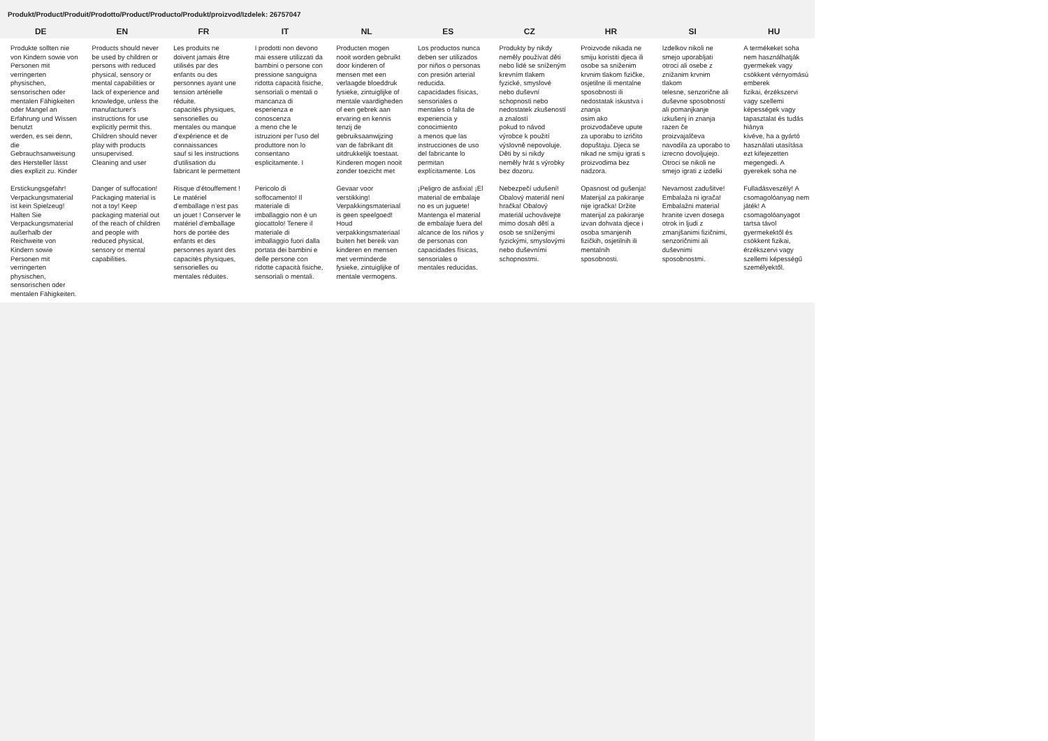Produkt/Product/Produit/Prodotto/Product/Producto/Produkt/proizvod/Izdelek: 26757047
| DE | EN | FR | IT | NL | ES | CZ | HR | SI | HU |
| --- | --- | --- | --- | --- | --- | --- | --- | --- | --- |
| Produkte sollten nie von Kindern sowie von Personen mit verringerten physischen, sensorischen oder mentalen Fähigkeiten oder Mangel an Erfahrung und Wissen benutzt werden, es sei denn, die Gebrauchsanweisung des Hersteller lässt dies explizit zu. Kinder | Products should never be used by children or persons with reduced physical, sensory or mental capabilities or lack of experience and knowledge, unless the manufacturer's instructions for use explicitly permit this. Children should never play with products unsupervised. Cleaning and user | Les produits ne doivent jamais être utilisés par des enfants ou des personnes ayant une tension artérielle réduite. capacités physiques, sensorielles ou mentales ou manque d’expérience et de connaissances sauf si les instructions d'utilisation du fabricant le permettent | I prodotti non devono mai essere utilizzati da bambini o persone con pressione sanguigna ridotta capacità fisiche, sensoriali o mentali o mancanza di esperienza e conoscenza a meno che le istruzioni per l'uso del produttore non lo consentano esplicitamente. I | Producten mogen nooit worden gebruikt door kinderen of mensen met een verlaagde bloeddruk fysieke, zintuiglijke of mentale vaardigheden of een gebrek aan ervaring en kennis tenzij de gebruiksaanwijzing van de fabrikant dit uitdrukkelijk toestaat. Kinderen mogen nooit zonder toezicht met | Los productos nunca deben ser utilizados por niños o personas con presión arterial reducida. capacidades físicas, sensoriales o mentales o falta de experiencia y conocimiento a menos que las instrucciones de uso del fabricante lo permitan explícitamente. Los | Produkty by nikdy neměly používat děti nebo lidé se sníženým krevním tlakem fyzické, smyslové nebo duševní schopnosti nebo nedostatek zkušeností a znalostí pokud to návod výrobce k použití výslovně nepovoluje. Děti by si nikdy neměly hrát s výrobky bez dozoru. | Proizvode nikada ne smiju koristiti djeca ili osobe sa sniženim krvnim tlakom fizičke, osjetilne ili mentalne sposobnosti ili nedostatak iskustva i znanja osim ako proizvođačeve upute za uporabu to izričito dopuštaju. Djeca se nikad ne smiju igrati s proizvodima bez nadzora. | Izdelkov nikoli ne smejo uporabljati otroci ali osebe z znižanim krvnim tlakom telesne, senzorične ali duševne sposobnosti ali pomanjkanje izkušenj in znanja razen če proizvajalčeva navodila za uporabo to izrecno dovoljujejo. Otroci se nikoli ne smejo igrati z izdelki | A termékeket soha nem használhatják gyermekek vagy csökkent vérnyomású emberek fizikai, érzékszervi vagy szellemi képességek vagy tapasztalat és tudás hiánya kivéve, ha a gyártó használati utasítása ezt kifejezetten megengedi. A gyerekek soha ne |
| Erstickungsgefahr! Verpackungsmaterial ist kein Spielzeug! Halten Sie Verpackungsmaterial außerhalb der Reichweite von Kindern sowie Personen mit verringerten physischen, sensorischen oder mentalen Fähigkeiten. | Danger of suffocation! Packaging material is not a toy! Keep packaging material out of the reach of children and people with reduced physical, sensory or mental capabilities. | Risque d'étouffement ! Le matériel d’emballage n’est pas un jouet ! Conserver le matériel d'emballage hors de portée des enfants et des personnes ayant des capacités physiques, sensorielles ou mentales réduites. | Pericolo di soffocamento! Il materiale di imballaggio non è un giocattolo! Tenere il materiale di imballaggio fuori dalla portata dei bambini e delle persone con ridotte capacità fisiche, sensoriali o mentali. | Gevaar voor verstikking! Verpakkingsmateriaal is geen speelgoed! Houd verpakkingsmateriaal buiten het bereik van kinderen en mensen met verminderde fysieke, zintuiglijke of mentale vermogens. | ¡Peligro de asfixia! ¡El material de embalaje no es un juguete! Mantenga el material de embalaje fuera del alcance de los niños y de personas con capacidades físicas, sensoriales o mentales reducidas. | Nebezpečí udušení! Obalový materiál není hračka! Obalový materiál uchovávejte mimo dosah dětí a osob se sníženými fyzickými, smyslovými nebo duševními schopnostmi. | Opasnost od gušenja! Materijal za pakiranje nije igračka! Držite materijal za pakiranje izvan dohvata djece i osoba smanjenih fizičkih, osjetilnih ili mentalnih sposobnosti. | Nevarnost zadušitve! Embalaža ni igrača! Embalažni material hranite izven dosega otrok in ljudi z zmanjšanimi fizičnimi, senzoričnimi ali duševnimi sposobnostmi. | Fulladásveszély! A csomagolóanyag nem játék! A csomagolóanyagot tartsa távol gyermekektől és csökkent fizikai, érzékszervi vagy szellemi képességű személyektől. |